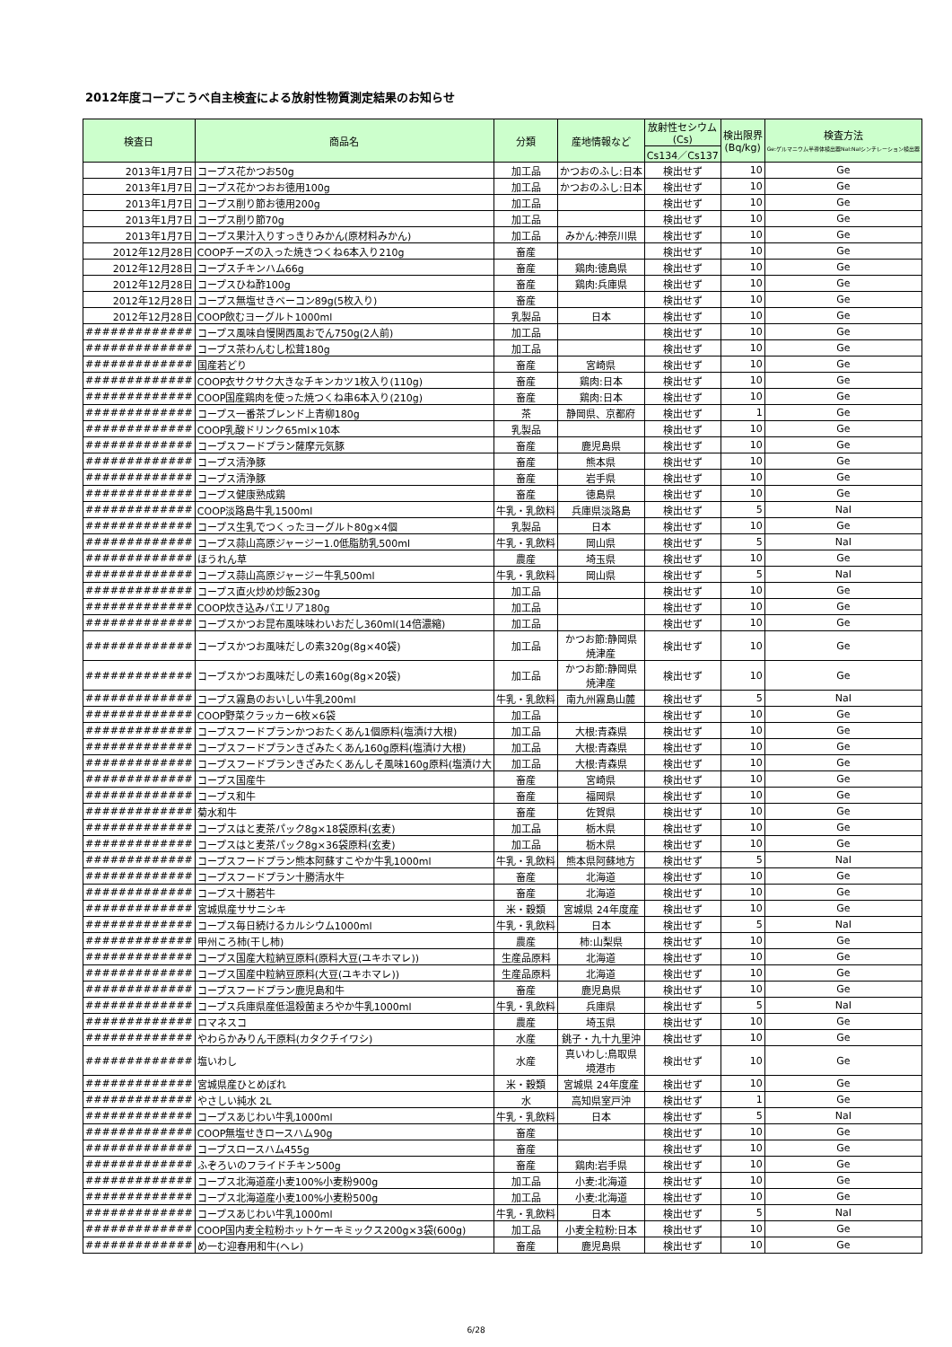2012年度コープこうべ自主検査による放射性物質測定結果のお知らせ
| 検査日 | 商品名 | 分類 | 産地情報など | 放射性セシウム (Cs) | 検出限界 (Bq/kg) | 検査方法 Ge:ゲルマニウム半導体検出器NaI:NaIシンチレーション検出器 |
| --- | --- | --- | --- | --- | --- | --- |
| | | | | Cs134／Cs137 | | |
| 2013年1月7日 | コープス花かつお50g | 加工品 | かつおのふし:日本 | 検出せず | 10 | Ge |
| 2013年1月7日 | コープス花かつおお徳用100g | 加工品 | かつおのふし:日本 | 検出せず | 10 | Ge |
| 2013年1月7日 | コープス削り節お徳用200g | 加工品 | | 検出せず | 10 | Ge |
| 2013年1月7日 | コープス削り節70g | 加工品 | | 検出せず | 10 | Ge |
| 2013年1月7日 | コープス果汁入りすっきりみかん(原材料みかん) | 加工品 | みかん:神奈川県 | 検出せず | 10 | Ge |
| 2012年12月28日 | COOPチーズの入った焼きつくね6本入り210g | 畜産 | | 検出せず | 10 | Ge |
| 2012年12月28日 | コープスチキンハム66g | 畜産 | 鶏肉:徳島県 | 検出せず | 10 | Ge |
| 2012年12月28日 | コープスひね酢100g | 畜産 | 鶏肉:兵庫県 | 検出せず | 10 | Ge |
| 2012年12月28日 | コープス無塩せきベーコン89g(5枚入り) | 畜産 | | 検出せず | 10 | Ge |
| 2012年12月28日 | COOP飲むヨーグルト1000ml | 乳製品 | 日本 | 検出せず | 10 | Ge |
| ############# | コープス風味自慢関西風おでん750g(2人前) | 加工品 | | 検出せず | 10 | Ge |
| ############# | コープス茶わんむし松茸180g | 加工品 | | 検出せず | 10 | Ge |
| ############# | 国産若どり | 畜産 | 宮崎県 | 検出せず | 10 | Ge |
| ############# | COOP衣サクサク大きなチキンカツ1枚入り(110g) | 畜産 | 鶏肉:日本 | 検出せず | 10 | Ge |
| ############# | COOP国産鶏肉を使った焼つくね串6本入り(210g) | 畜産 | 鶏肉:日本 | 検出せず | 10 | Ge |
| ############# | コープス一番茶ブレンド上青柳180g | 茶 | 静岡県、京都府 | 検出せず | 1 | Ge |
| ############# | COOP乳酸ドリンク65ml×10本 | 乳製品 | | 検出せず | 10 | Ge |
| ############# | コープスフードプラン薩摩元気豚 | 畜産 | 鹿児島県 | 検出せず | 10 | Ge |
| ############# | コープス清浄豚 | 畜産 | 熊本県 | 検出せず | 10 | Ge |
| ############# | コープス清浄豚 | 畜産 | 岩手県 | 検出せず | 10 | Ge |
| ############# | コープス健康熟成鶏 | 畜産 | 徳島県 | 検出せず | 10 | Ge |
| ############# | COOP淡路島牛乳1500ml | 牛乳・乳飲料 | 兵庫県淡路島 | 検出せず | 5 | NaI |
| ############# | コープス生乳でつくったヨーグルト80g×4個 | 乳製品 | 日本 | 検出せず | 10 | Ge |
| ############# | コープス蒜山高原ジャージー1.0低脂肪乳500ml | 牛乳・乳飲料 | 岡山県 | 検出せず | 5 | NaI |
| ############# | ほうれん草 | 農産 | 埼玉県 | 検出せず | 10 | Ge |
| ############# | コープス蒜山高原ジャージー牛乳500ml | 牛乳・乳飲料 | 岡山県 | 検出せず | 5 | NaI |
| ############# | コープス直火炒め炒飯230g | 加工品 | | 検出せず | 10 | Ge |
| ############# | COOP炊き込みパエリア180g | 加工品 | | 検出せず | 10 | Ge |
| ############# | コープスかつお昆布風味味わいおだし360ml(14倍濃縮) | 加工品 | | 検出せず | 10 | Ge |
| ############# | コープスかつお風味だしの素320g(8g×40袋) | 加工品 | かつお節:静岡県 焼津産 | 検出せず | 10 | Ge |
| ############# | コープスかつお風味だしの素160g(8g×20袋) | 加工品 | かつお節:静岡県 焼津産 | 検出せず | 10 | Ge |
| ############# | コープス霧島のおいしい牛乳200ml | 牛乳・乳飲料 | 南九州霧島山麓 | 検出せず | 5 | NaI |
| ############# | COOP野菜クラッカー6枚×6袋 | 加工品 | | 検出せず | 10 | Ge |
| ############# | コープスフードプランかつおたくあん1個原料(塩漬け大根) | 加工品 | 大根:青森県 | 検出せず | 10 | Ge |
| ############# | コープスフードプランきざみたくあん160g原料(塩漬け大根) | 加工品 | 大根:青森県 | 検出せず | 10 | Ge |
| ############# | コープスフードプランきざみたくあんしそ風味160g原料(塩漬け大 | 加工品 | 大根:青森県 | 検出せず | 10 | Ge |
| ############# | コープス国産牛 | 畜産 | 宮崎県 | 検出せず | 10 | Ge |
| ############# | コープス和牛 | 畜産 | 福岡県 | 検出せず | 10 | Ge |
| ############# | 菊水和牛 | 畜産 | 佐賀県 | 検出せず | 10 | Ge |
| ############# | コープスはと麦茶パック8g×18袋原料(玄麦) | 加工品 | 栃木県 | 検出せず | 10 | Ge |
| ############# | コープスはと麦茶パック8g×36袋原料(玄麦) | 加工品 | 栃木県 | 検出せず | 10 | Ge |
| ############# | コープスフードプラン熊本阿蘇すこやか牛乳1000ml | 牛乳・乳飲料 | 熊本県阿蘇地方 | 検出せず | 5 | NaI |
| ############# | コープスフードプラン十勝清水牛 | 畜産 | 北海道 | 検出せず | 10 | Ge |
| ############# | コープス十勝若牛 | 畜産 | 北海道 | 検出せず | 10 | Ge |
| ############# | 宮城県産ササニシキ | 米・穀類 | 宮城県 24年度産 | 検出せず | 10 | Ge |
| ############# | コープス毎日続けるカルシウム1000ml | 牛乳・乳飲料 | 日本 | 検出せず | 5 | NaI |
| ############# | 甲州ころ柿(干し柿) | 農産 | 柿:山梨県 | 検出せず | 10 | Ge |
| ############# | コープス国産大粒納豆原料(原料大豆(ユキホマレ)) | 生産品原料 | 北海道 | 検出せず | 10 | Ge |
| ############# | コープス国産中粒納豆原料(大豆(ユキホマレ)) | 生産品原料 | 北海道 | 検出せず | 10 | Ge |
| ############# | コープスフードプラン鹿児島和牛 | 畜産 | 鹿児島県 | 検出せず | 10 | Ge |
| ############# | コープス兵庫県産低温殺菌まろやか牛乳1000ml | 牛乳・乳飲料 | 兵庫県 | 検出せず | 5 | NaI |
| ############# | ロマネスコ | 農産 | 埼玉県 | 検出せず | 10 | Ge |
| ############# | やわらかみりん干原料(カタクチイワシ) | 水産 | 銚子・九十九里沖 | 検出せず | 10 | Ge |
| ############# | 塩いわし | 水産 | 真いわし:鳥取県 境港市 | 検出せず | 10 | Ge |
| ############# | 宮城県産ひとめぼれ | 米・穀類 | 宮城県 24年度産 | 検出せず | 10 | Ge |
| ############# | やさしい純水 2L | 水 | 高知県室戸沖 | 検出せず | 1 | Ge |
| ############# | コープスあじわい牛乳1000ml | 牛乳・乳飲料 | 日本 | 検出せず | 5 | NaI |
| ############# | COOP無塩せきロースハム90g | 畜産 | | 検出せず | 10 | Ge |
| ############# | コープスロースハム455g | 畜産 | | 検出せず | 10 | Ge |
| ############# | ふぞろいのフライドチキン500g | 畜産 | 鶏肉:岩手県 | 検出せず | 10 | Ge |
| ############# | コープス北海道産小麦100%小麦粉900g | 加工品 | 小麦:北海道 | 検出せず | 10 | Ge |
| ############# | コープス北海道産小麦100%小麦粉500g | 加工品 | 小麦:北海道 | 検出せず | 10 | Ge |
| ############# | コープスあじわい牛乳1000ml | 牛乳・乳飲料 | 日本 | 検出せず | 5 | NaI |
| ############# | COOP国内麦全粒粉ホットケーキミックス200g×3袋(600g) | 加工品 | 小麦全粒粉:日本 | 検出せず | 10 | Ge |
| ############# | め一む迎春用和牛(ヘレ) | 畜産 | 鹿児島県 | 検出せず | 10 | Ge |
6/28